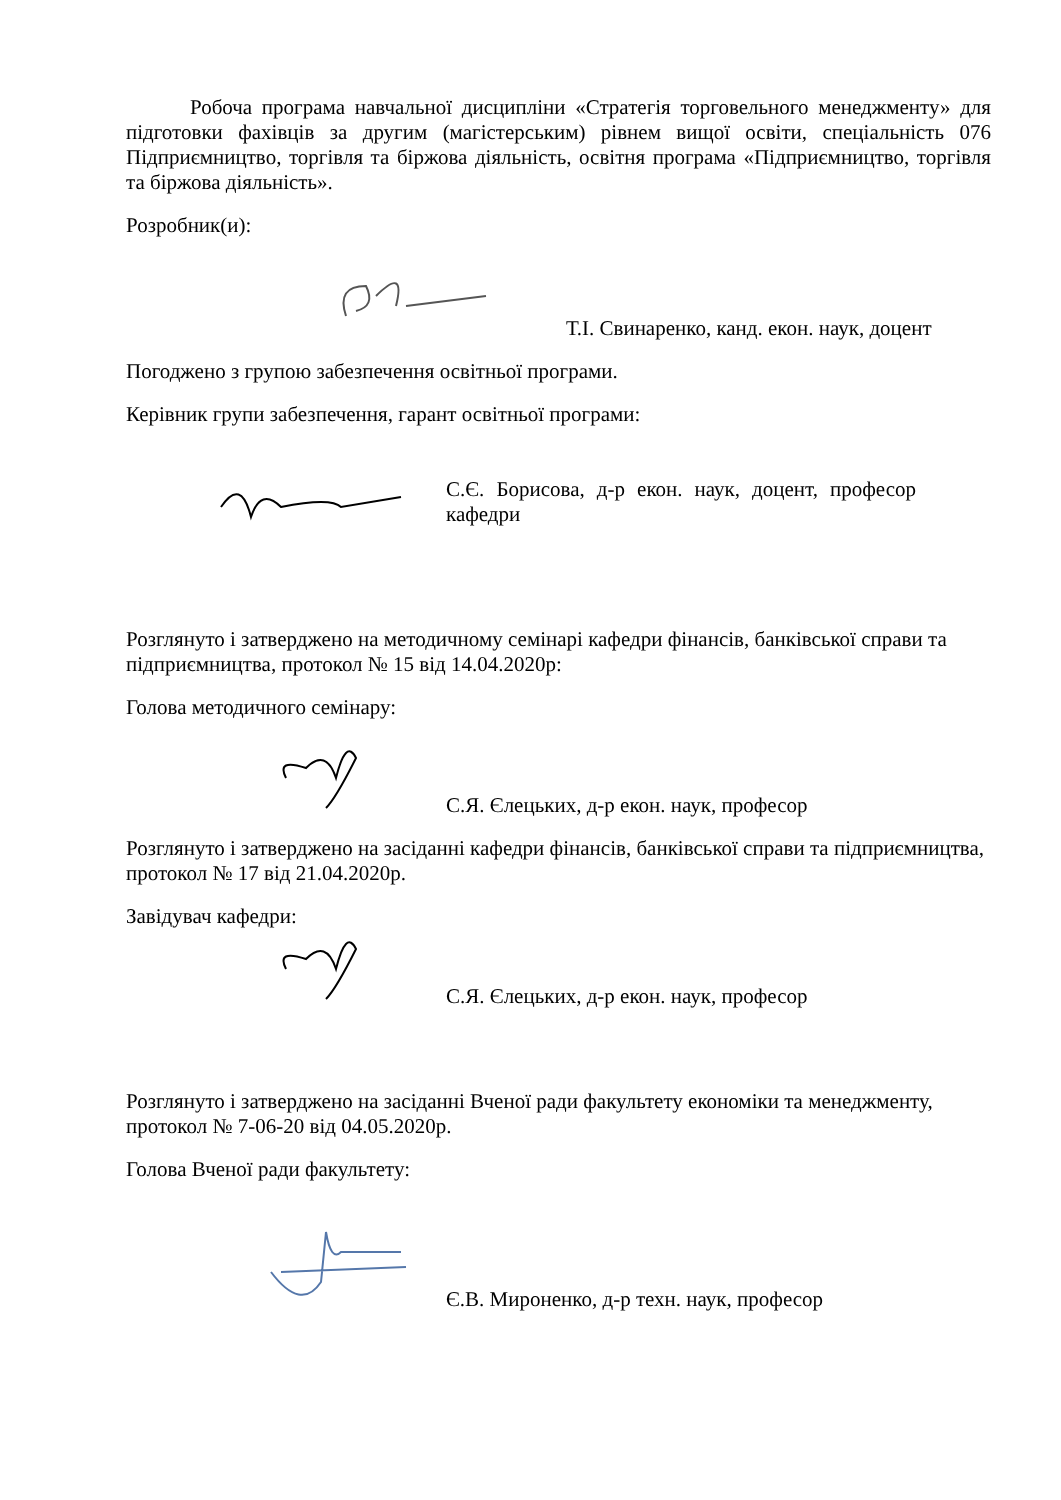Робоча програма навчальної дисципліни «Стратегія торговельного менеджменту» для підготовки фахівців за другим (магістерським) рівнем вищої освіти, спеціальність 076 Підприємництво, торгівля та біржова діяльність, освітня програма «Підприємництво, торгівля та біржова діяльність».
Розробник(и):
Т.І. Свинаренко, канд. екон. наук, доцент
Погоджено з групою забезпечення освітньої програми.
Керівник групи забезпечення, гарант освітньої програми:
С.Є. Борисова, д-р екон. наук, доцент, професор кафедри
Розглянуто і затверджено на методичному семінарі кафедри фінансів, банківської справи та підприємництва, протокол № 15 від 14.04.2020р:
Голова методичного семінару:
С.Я. Єлецьких, д-р екон. наук, професор
Розглянуто і затверджено на засіданні кафедри фінансів, банківської справи та підприємництва, протокол № 17 від 21.04.2020р.
Завідувач кафедри:
С.Я. Єлецьких, д-р екон. наук, професор
Розглянуто і затверджено на засіданні Вченої ради факультету економіки та менеджменту, протокол № 7-06-20 від 04.05.2020р.
Голова Вченої ради факультету:
Є.В. Мироненко, д-р техн. наук, професор